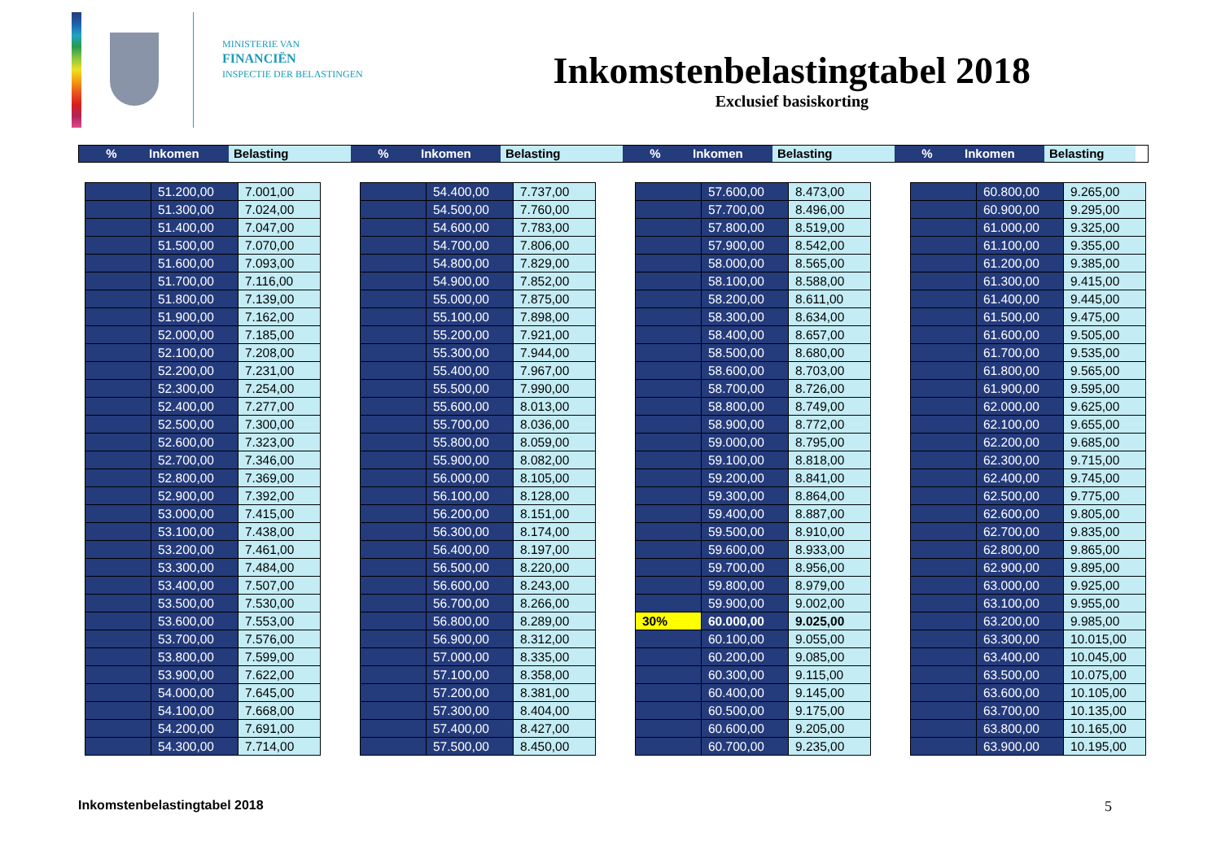MINISTERIE VAN
FINANCIËN
INSPECTIE DER BELASTINGEN
Inkomstenbelastingtabel 2018
Exclusief basiskorting
% Inkomen Belasting % Inkomen Belasting % Inkomen Belasting % Inkomen Belasting
| | 51.200,00 | 7.001,00 |
| | 51.300,00 | 7.024,00 |
| | 51.400,00 | 7.047,00 |
| | 51.500,00 | 7.070,00 |
| | 51.600,00 | 7.093,00 |
| | 51.700,00 | 7.116,00 |
| | 51.800,00 | 7.139,00 |
| | 51.900,00 | 7.162,00 |
| | 52.000,00 | 7.185,00 |
| | 52.100,00 | 7.208,00 |
| | 52.200,00 | 7.231,00 |
| | 52.300,00 | 7.254,00 |
| | 52.400,00 | 7.277,00 |
| | 52.500,00 | 7.300,00 |
| | 52.600,00 | 7.323,00 |
| | 52.700,00 | 7.346,00 |
| | 52.800,00 | 7.369,00 |
| | 52.900,00 | 7.392,00 |
| | 53.000,00 | 7.415,00 |
| | 53.100,00 | 7.438,00 |
| | 53.200,00 | 7.461,00 |
| | 53.300,00 | 7.484,00 |
| | 53.400,00 | 7.507,00 |
| | 53.500,00 | 7.530,00 |
| | 53.600,00 | 7.553,00 |
| | 53.700,00 | 7.576,00 |
| | 53.800,00 | 7.599,00 |
| | 53.900,00 | 7.622,00 |
| | 54.000,00 | 7.645,00 |
| | 54.100,00 | 7.668,00 |
| | 54.200,00 | 7.691,00 |
| | 54.300,00 | 7.714,00 |
| | 54.400,00 | 7.737,00 |
| | 54.500,00 | 7.760,00 |
| | 54.600,00 | 7.783,00 |
| | 54.700,00 | 7.806,00 |
| | 54.800,00 | 7.829,00 |
| | 54.900,00 | 7.852,00 |
| | 55.000,00 | 7.875,00 |
| | 55.100,00 | 7.898,00 |
| | 55.200,00 | 7.921,00 |
| | 55.300,00 | 7.944,00 |
| | 55.400,00 | 7.967,00 |
| | 55.500,00 | 7.990,00 |
| | 55.600,00 | 8.013,00 |
| | 55.700,00 | 8.036,00 |
| | 55.800,00 | 8.059,00 |
| | 55.900,00 | 8.082,00 |
| | 56.000,00 | 8.105,00 |
| | 56.100,00 | 8.128,00 |
| | 56.200,00 | 8.151,00 |
| | 56.300,00 | 8.174,00 |
| | 56.400,00 | 8.197,00 |
| | 56.500,00 | 8.220,00 |
| | 56.600,00 | 8.243,00 |
| | 56.700,00 | 8.266,00 |
| | 56.800,00 | 8.289,00 |
| | 56.900,00 | 8.312,00 |
| | 57.000,00 | 8.335,00 |
| | 57.100,00 | 8.358,00 |
| | 57.200,00 | 8.381,00 |
| | 57.300,00 | 8.404,00 |
| | 57.400,00 | 8.427,00 |
| | 57.500,00 | 8.450,00 |
| | 57.600,00 | 8.473,00 |
| | 57.700,00 | 8.496,00 |
| | 57.800,00 | 8.519,00 |
| | 57.900,00 | 8.542,00 |
| | 58.000,00 | 8.565,00 |
| | 58.100,00 | 8.588,00 |
| | 58.200,00 | 8.611,00 |
| | 58.300,00 | 8.634,00 |
| | 58.400,00 | 8.657,00 |
| | 58.500,00 | 8.680,00 |
| | 58.600,00 | 8.703,00 |
| | 58.700,00 | 8.726,00 |
| | 58.800,00 | 8.749,00 |
| | 58.900,00 | 8.772,00 |
| | 59.000,00 | 8.795,00 |
| | 59.100,00 | 8.818,00 |
| | 59.200,00 | 8.841,00 |
| | 59.300,00 | 8.864,00 |
| | 59.400,00 | 8.887,00 |
| | 59.500,00 | 8.910,00 |
| | 59.600,00 | 8.933,00 |
| | 59.700,00 | 8.956,00 |
| | 59.800,00 | 8.979,00 |
| | 59.900,00 | 9.002,00 |
| 30% | 60.000,00 | 9.025,00 |
| | 60.100,00 | 9.055,00 |
| | 60.200,00 | 9.085,00 |
| | 60.300,00 | 9.115,00 |
| | 60.400,00 | 9.145,00 |
| | 60.500,00 | 9.175,00 |
| | 60.600,00 | 9.205,00 |
| | 60.700,00 | 9.235,00 |
| | 60.800,00 | 9.265,00 |
| | 60.900,00 | 9.295,00 |
| | 61.000,00 | 9.325,00 |
| | 61.100,00 | 9.355,00 |
| | 61.200,00 | 9.385,00 |
| | 61.300,00 | 9.415,00 |
| | 61.400,00 | 9.445,00 |
| | 61.500,00 | 9.475,00 |
| | 61.600,00 | 9.505,00 |
| | 61.700,00 | 9.535,00 |
| | 61.800,00 | 9.565,00 |
| | 61.900,00 | 9.595,00 |
| | 62.000,00 | 9.625,00 |
| | 62.100,00 | 9.655,00 |
| | 62.200,00 | 9.685,00 |
| | 62.300,00 | 9.715,00 |
| | 62.400,00 | 9.745,00 |
| | 62.500,00 | 9.775,00 |
| | 62.600,00 | 9.805,00 |
| | 62.700,00 | 9.835,00 |
| | 62.800,00 | 9.865,00 |
| | 62.900,00 | 9.895,00 |
| | 63.000,00 | 9.925,00 |
| | 63.100,00 | 9.955,00 |
| | 63.200,00 | 9.985,00 |
| | 63.300,00 | 10.015,00 |
| | 63.400,00 | 10.045,00 |
| | 63.500,00 | 10.075,00 |
| | 63.600,00 | 10.105,00 |
| | 63.700,00 | 10.135,00 |
| | 63.800,00 | 10.165,00 |
| | 63.900,00 | 10.195,00 |
Inkomstenbelastingtabel 2018 5